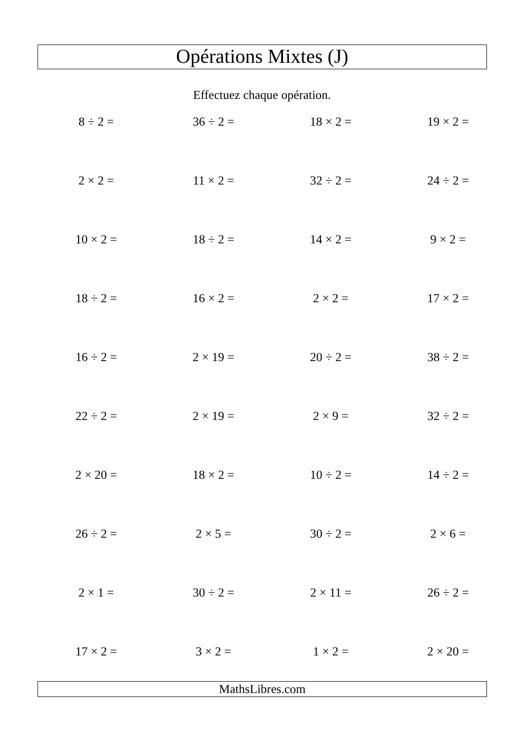Opérations Mixtes (J)
Effectuez chaque opération.
| 8 ÷ 2 = | 36 ÷ 2 = | 18 × 2 = | 19 × 2 = |
| 2 × 2 = | 11 × 2 = | 32 ÷ 2 = | 24 ÷ 2 = |
| 10 × 2 = | 18 ÷ 2 = | 14 × 2 = | 9 × 2 = |
| 18 ÷ 2 = | 16 × 2 = | 2 × 2 = | 17 × 2 = |
| 16 ÷ 2 = | 2 × 19 = | 20 ÷ 2 = | 38 ÷ 2 = |
| 22 ÷ 2 = | 2 × 19 = | 2 × 9 = | 32 ÷ 2 = |
| 2 × 20 = | 18 × 2 = | 10 ÷ 2 = | 14 ÷ 2 = |
| 26 ÷ 2 = | 2 × 5 = | 30 ÷ 2 = | 2 × 6 = |
| 2 × 1 = | 30 ÷ 2 = | 2 × 11 = | 26 ÷ 2 = |
| 17 × 2 = | 3 × 2 = | 1 × 2 = | 2 × 20 = |
MathsLibres.com